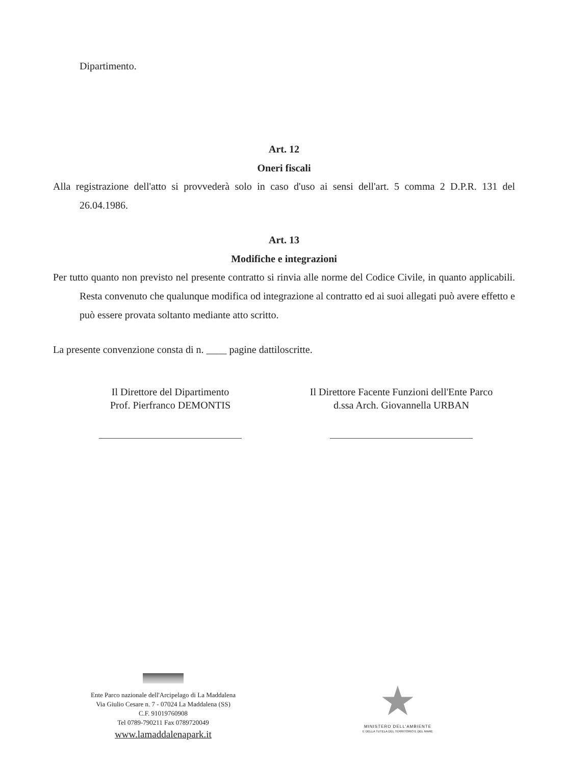Dipartimento.
Art. 12
Oneri fiscali
Alla registrazione dell'atto si provvederà solo in caso d'uso ai sensi dell'art. 5 comma 2 D.P.R. 131 del 26.04.1986.
Art. 13
Modifiche e integrazioni
Per tutto quanto non previsto nel presente contratto si rinvia alle norme del Codice Civile, in quanto applicabili. Resta convenuto che qualunque modifica od integrazione al contratto ed ai suoi allegati può avere effetto e può essere provata soltanto mediante atto scritto.
La presente convenzione consta di n. ____ pagine dattiloscritte.
Il Direttore del Dipartimento
Prof. Pierfranco DEMONTIS
Il Direttore Facente Funzioni dell'Ente Parco
d.ssa Arch. Giovannella URBAN
Ente Parco nazionale dell'Arcipelago di La Maddalena
Via Giulio Cesare n. 7 - 07024 La Maddalena (SS)
C.F. 91019760908
Tel 0789-790211 Fax 0789720049
www.lamaddalenapark.it
★
MINISTERO DELL'AMBIENTE
E DELLA TUTELA DEL TERRITORIO E DEL MARE